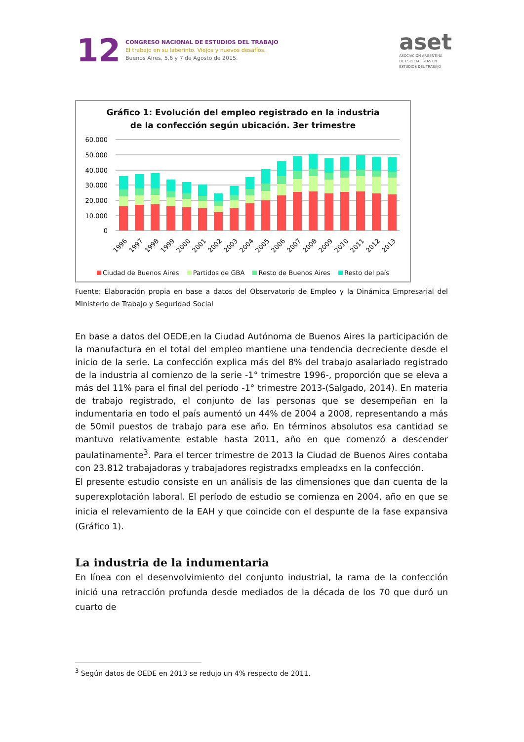12
CONGRESO NACIONAL DE ESTUDIOS DEL TRABAJO
El trabajo en su laberinto. Viejos y nuevos desafíos.
Buenos Aires, 5,6 y 7 de Agosto de 2015.
aset
ASOCIACIÓN ARGENTINA
DE ESPECIALISTAS EN
ESTUDIOS DEL TRABAJO
Gráfico 1: Evolución del empleo registrado en la industria
de la confección según ubicación. 3er trimestre
60.000
50.000
40.000
30.000
20.000
10.000
0
1996
1997
1998
1999
2000
2001
2002
2003
2004
2005
2006
2007
2008
2009
2010
2011
2012
2013
Ciudad de Buenos Aires Partidos de GBA Resto de Buenos Aires Resto del país
Fuente: Elaboración propia en base a datos del Observatorio de Empleo y la Dinámica Empresarial del Ministerio de Trabajo y Seguridad Social
En base a datos del OEDE,en la Ciudad Autónoma de Buenos Aires la participación de la manufactura en el total del empleo mantiene una tendencia decreciente desde el inicio de la serie. La confección explica más del 8% del trabajo asalariado registrado de la industria al comienzo de la serie -1° trimestre 1996-, proporción que se eleva a más del 11% para el final del período -1° trimestre 2013-(Salgado, 2014). En materia de trabajo registrado, el conjunto de las personas que se desempeñan en la indumentaria en todo el país aumentó un 44% de 2004 a 2008, representando a más de 50mil puestos de trabajo para ese año. En términos absolutos esa cantidad se mantuvo relativamente estable hasta 2011, año en que comenzó a descender paulatinamente<sup>3</sup>. Para el tercer trimestre de 2013 la Ciudad de Buenos Aires contaba con 23.812 trabajadoras y trabajadores registradxs empleadxs en la confección.
El presente estudio consiste en un análisis de las dimensiones que dan cuenta de la superexplotación laboral. El período de estudio se comienza en 2004, año en que se inicia el relevamiento de la EAH y que coincide con el despunte de la fase expansiva (Gráfico 1).
La industria de la indumentaria
En línea con el desenvolvimiento del conjunto industrial, la rama de la confección inició una retracción profunda desde mediados de la década de los 70 que duró un cuarto de
<sup>3</sup> Según datos de OEDE en 2013 se redujo un 4% respecto de 2011.